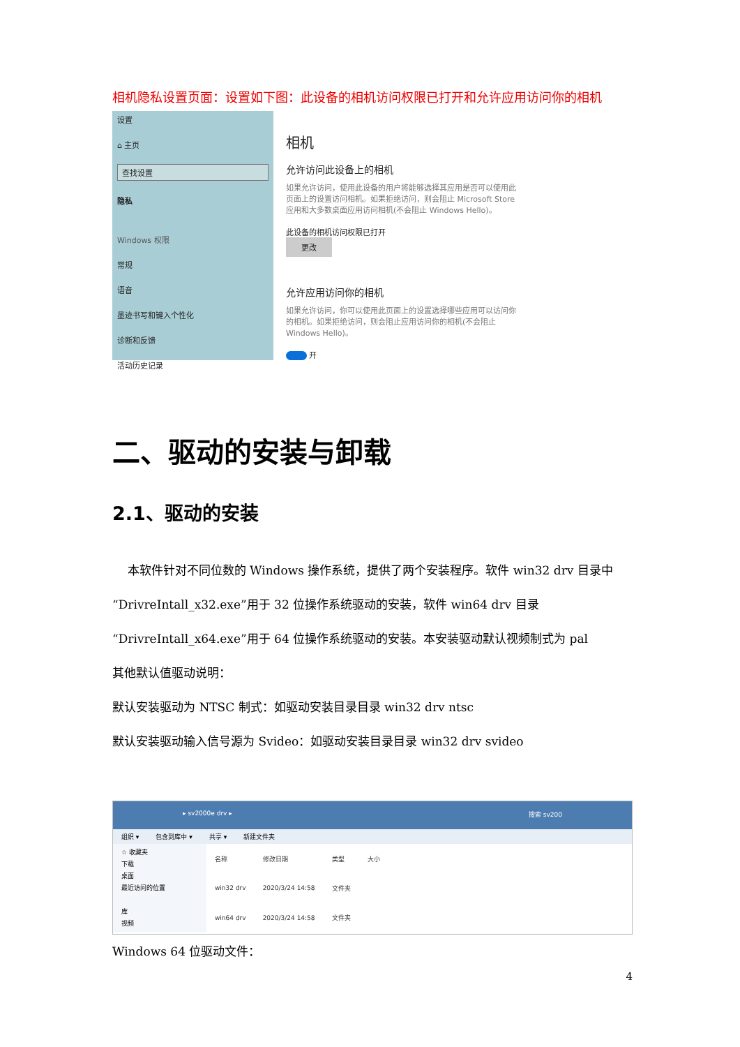相机隐私设置页面：设置如下图：此设备的相机访问权限已打开和允许应用访问你的相机
设置
⌂ 主页
查找设置
隐私
Windows 权限
常规
语音
墨迹书写和键入个性化
诊断和反馈
活动历史记录
相机
允许访问此设备上的相机
如果允许访问，使用此设备的用户将能够选择其应用是否可以使用此页面上的设置访问相机。如果拒绝访问，则会阻止 Microsoft Store 应用和大多数桌面应用访问相机(不会阻止 Windows Hello)。
此设备的相机访问权限已打开
更改
允许应用访问你的相机
如果允许访问，你可以使用此页面上的设置选择哪些应用可以访问你的相机。如果拒绝访问，则会阻止应用访问你的相机(不会阻止 Windows Hello)。
开
二、驱动的安装与卸载
2.1、驱动的安装
本软件针对不同位数的 Windows 操作系统，提供了两个安装程序。软件 win32 drv 目录中“DrivreIntall_x32.exe”用于 32 位操作系统驱动的安装，软件 win64 drv 目录“DrivreIntall_x64.exe”用于 64 位操作系统驱动的安装。本安装驱动默认视频制式为 pal
其他默认值驱动说明：
默认安装驱动为 NTSC 制式：如驱动安装目录目录 win32 drv ntsc
默认安装驱动输入信号源为 Svideo：如驱动安装目录目录 win32 drv svideo
▸ sv2000e drv ▸ 搜索 sv200
组织 ▾ 包含到库中 ▾ 共享 ▾ 新建文件夹
☆ 收藏夹
下载
桌面
最近访问的位置
库
视频
| 名称 | 修改日期 | 类型 | 大小 |
| --- | --- | --- | --- |
| win32 drv | 2020/3/24 14:58 | 文件夹 | |
| win64 drv | 2020/3/24 14:58 | 文件夹 | |
Windows 64 位驱动文件：
4